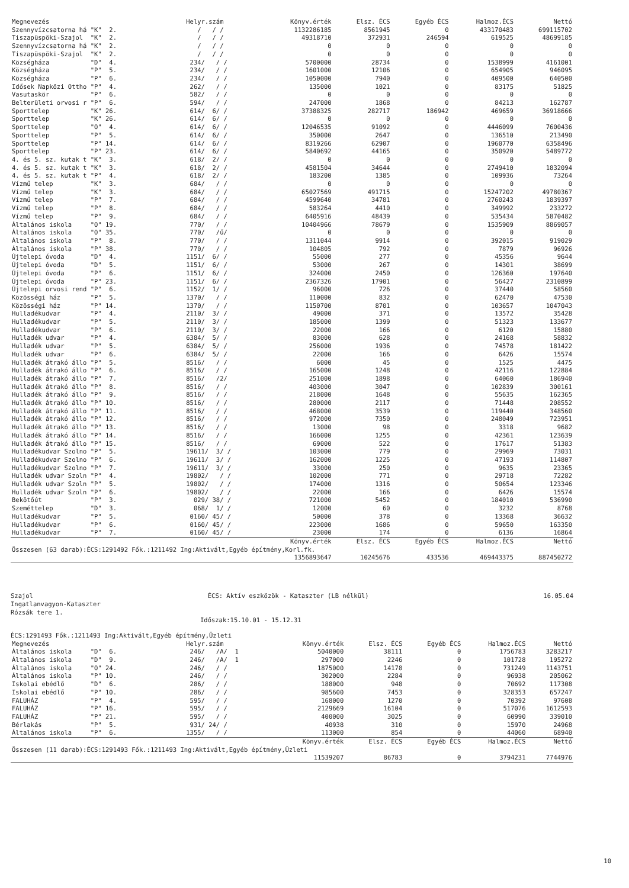| Megnevezés | Helyr.szám | Könyv.érték | Elsz. ÉCS | Egyéb ÉCS | Halmoz.ÉCS | Nettó |
| --- | --- | --- | --- | --- | --- | --- |
| Szennyvízcsatorna há "K" 2. | / / / | 1132286185 | 8561945 | 0 | 433170483 | 699115702 |
| Tiszapüspöki-Szajol "K" 2. | / / / | 49318710 | 372931 | 246594 | 619525 | 48699185 |
| Szennyvízcsatorna há "K" 2. | / / / | 0 | 0 | 0 | 0 | 0 |
| Tiszapüspöki-Szajol "K" 2. | / / / | 0 | 0 | 0 | 0 | 0 |
| Községháza "D" 4. | 234/ / / | 5700000 | 28734 | 0 | 1538999 | 4161001 |
| Községháza "P" 5. | 234/ / / | 1601000 | 12106 | 0 | 654905 | 946095 |
| Községháza "P" 6. | 234/ / / | 1050000 | 7940 | 0 | 409500 | 640500 |
| Idősek Napközi Ottho "P" 4. | 262/ / / | 135000 | 1021 | 0 | 83175 | 51825 |
| Vasutaskör "P" 6. | 582/ / / | 0 | 0 | 0 | 0 | 0 |
| Belterületi orvosi r "P" 6. | 594/ / / | 247000 | 1868 | 0 | 84213 | 162787 |
| Sporttelep "K" 26. | 614/ 6/ / | 37388325 | 282717 | 186942 | 469659 | 36918666 |
| Sporttelep "K" 26. | 614/ 6/ / | 0 | 0 | 0 | 0 | 0 |
| Sporttelep "O" 4. | 614/ 6/ / | 12046535 | 91092 | 0 | 4446099 | 7600436 |
| Sporttelep "P" 5. | 614/ 6/ / | 350000 | 2647 | 0 | 136510 | 213490 |
| Sporttelep "P" 14. | 614/ 6/ / | 8319266 | 62907 | 0 | 1960770 | 6358496 |
| Sporttelep "P" 23. | 614/ 6/ / | 5840692 | 44165 | 0 | 350920 | 5489772 |
| 4. és 5. sz. kutak t "K" 3. | 618/ 2/ / | 0 | 0 | 0 | 0 | 0 |
| 4. és 5. sz. kutak t "K" 3. | 618/ 2/ / | 4581504 | 34644 | 0 | 2749410 | 1832094 |
| 4. és 5. sz. kutak t "P" 4. | 618/ 2/ / | 183200 | 1385 | 0 | 109936 | 73264 |
| Vízmű telep "K" 3. | 684/ / / | 0 | 0 | 0 | 0 | 0 |
| Vízmű telep "K" 3. | 684/ / / | 65027569 | 491715 | 0 | 15247202 | 49780367 |
| Vízmű telep "P" 7. | 684/ / / | 4599640 | 34781 | 0 | 2760243 | 1839397 |
| Vízmű telep "P" 8. | 684/ / / | 583264 | 4410 | 0 | 349992 | 233272 |
| Vízmű telep "P" 9. | 684/ / / | 6405916 | 48439 | 0 | 535434 | 5870482 |
| Általános iskola "O" 19. | 770/ / / | 10404966 | 78679 | 0 | 1535909 | 8869057 |
| Általános iskola "O" 35. | 770/ /ű/ | 0 | 0 | 0 | 0 | 0 |
| Általános iskola "P" 8. | 770/ / / | 1311044 | 9914 | 0 | 392015 | 919029 |
| Általános iskola "P" 38. | 770/ / / | 104805 | 792 | 0 | 7879 | 96926 |
| Újtelepi óvoda "D" 4. | 1151/ 6/ / | 55000 | 277 | 0 | 45356 | 9644 |
| Újtelepi óvoda "D" 5. | 1151/ 6/ / | 53000 | 267 | 0 | 14301 | 38699 |
| Újtelepi óvoda "P" 6. | 1151/ 6/ / | 324000 | 2450 | 0 | 126360 | 197640 |
| Újtelepi óvoda "P" 23. | 1151/ 6/ / | 2367326 | 17901 | 0 | 56427 | 2310899 |
| Újtelepi orvosi rend "P" 6. | 1152/ 1/ / | 96000 | 726 | 0 | 37440 | 58560 |
| Közösségi ház "P" 5. | 1370/ / / | 110000 | 832 | 0 | 62470 | 47530 |
| Közösségi ház "P" 14. | 1370/ / / | 1150700 | 8701 | 0 | 103657 | 1047043 |
| Hulladékudvar "P" 4. | 2110/ 3/ / | 49000 | 371 | 0 | 13572 | 35428 |
| Hulladékudvar "P" 5. | 2110/ 3/ / | 185000 | 1399 | 0 | 51323 | 133677 |
| Hulladékudvar "P" 6. | 2110/ 3/ / | 22000 | 166 | 0 | 6120 | 15880 |
| Hulladék udvar "P" 4. | 6384/ 5/ / | 83000 | 628 | 0 | 24168 | 58832 |
| Hulladék udvar "P" 5. | 6384/ 5/ / | 256000 | 1936 | 0 | 74578 | 181422 |
| Hulladék udvar "P" 6. | 6384/ 5/ / | 22000 | 166 | 0 | 6426 | 15574 |
| Hulladék átrakó állo "P" 5. | 8516/ / / | 6000 | 45 | 0 | 1525 | 4475 |
| Hulladék átrakó állo "P" 6. | 8516/ / / | 165000 | 1248 | 0 | 42116 | 122884 |
| Hulladék átrakó állo "P" 7. | 8516/ /2/ | 251000 | 1898 | 0 | 64060 | 186940 |
| Hulladék átrakó állo "P" 8. | 8516/ / / | 403000 | 3047 | 0 | 102839 | 300161 |
| Hulladék átrakó állo "P" 9. | 8516/ / / | 218000 | 1648 | 0 | 55635 | 162365 |
| Hulladék átrakó állo "P" 10. | 8516/ / / | 280000 | 2117 | 0 | 71448 | 208552 |
| Hulladék átrakó állo "P" 11. | 8516/ / / | 468000 | 3539 | 0 | 119440 | 348560 |
| Hulladék átrakó állo "P" 12. | 8516/ / / | 972000 | 7350 | 0 | 248049 | 723951 |
| Hulladék átrakó állo "P" 13. | 8516/ / / | 13000 | 98 | 0 | 3318 | 9682 |
| Hulladék átrakó állo "P" 14. | 8516/ / / | 166000 | 1255 | 0 | 42361 | 123639 |
| Hulladék átrakó állo "P" 15. | 8516/ / / | 69000 | 522 | 0 | 17617 | 51383 |
| Hulladékudvar Szolno "P" 5. | 19611/ 3/ / | 103000 | 779 | 0 | 29969 | 73031 |
| Hulladékudvar Szolno "P" 6. | 19611/ 3/ / | 162000 | 1225 | 0 | 47193 | 114807 |
| Hulladékudvar Szolno "P" 7. | 19611/ 3/ / | 33000 | 250 | 0 | 9635 | 23365 |
| Hulladék udvar Szoln "P" 4. | 19802/ / / | 102000 | 771 | 0 | 29718 | 72282 |
| Hulladék udvar Szoln "P" 5. | 19802/ / / | 174000 | 1316 | 0 | 50654 | 123346 |
| Hulladék udvar Szoln "P" 6. | 19802/ / / | 22000 | 166 | 0 | 6426 | 15574 |
| Bekötőút "P" 3. | 029/ 38/ / | 721000 | 5452 | 0 | 184010 | 536990 |
| Szeméttelep "D" 3. | 068/ 1/ / | 12000 | 60 | 0 | 3232 | 8768 |
| Hulladékudvar "P" 5. | 0160/ 45/ / | 50000 | 378 | 0 | 13368 | 36632 |
| Hulladékudvar "P" 6. | 0160/ 45/ / | 223000 | 1686 | 0 | 59650 | 163350 |
| Hulladékudvar "P" 7. | 0160/ 45/ / | 23000 | 174 | 0 | 6136 | 16864 |
| | | Könyv.érték | Elsz. ÉCS | Egyéb ÉCS | Halmoz.ÉCS | Nettó |
| Összesen (63 darab):ÉCS:1291492 Fők.:1211492 Ing:Aktivált,Egyéb építmény,Korl.fk. | | | | | | |
| | | 1356893647 | 10245676 | 433536 | 469443375 | 887450272 |
Szajol
ÉCS: Aktív eszközök - Kataszter (LB nélkül)
16.05.04
Ingatlanvagyon-Kataszter
Rózsák tere 1.
Időszak:15.10.01 - 15.12.31
ÉCS:1291493 Fők.:1211493 Ing:Aktivált,Egyéb építmény,Üzleti
| Megnevezés | Helyr.szám | Könyv.érték | Elsz. ÉCS | Egyéb ÉCS | Halmoz.ÉCS | Nettó |
| --- | --- | --- | --- | --- | --- | --- |
| Általános iskola "D" 6. | 246/ /A/ 1 | 5040000 | 38111 | 0 | 1756783 | 3283217 |
| Általános iskola "D" 9. | 246/ /A/ 1 | 297000 | 2246 | 0 | 101728 | 195272 |
| Általános iskola "O" 24. | 246/ / / | 1875000 | 14178 | 0 | 731249 | 1143751 |
| Általános iskola "P" 10. | 246/ / / | 302000 | 2284 | 0 | 96938 | 205062 |
| Iskolai ebédlő "D" 6. | 286/ / / | 188000 | 948 | 0 | 70692 | 117308 |
| Iskolai ebédlő "P" 10. | 286/ / / | 985600 | 7453 | 0 | 328353 | 657247 |
| FALUHÁZ "P" 4. | 595/ / / | 168000 | 1270 | 0 | 70392 | 97608 |
| FALUHÁZ "P" 16. | 595/ / / | 2129669 | 16104 | 0 | 517076 | 1612593 |
| FALUHÁZ "P" 21. | 595/ / / | 400000 | 3025 | 0 | 60990 | 339010 |
| Bérlakás "P" 5. | 931/ 24/ / | 40938 | 310 | 0 | 15970 | 24968 |
| Általános iskola "P" 6. | 1355/ / / | 113000 | 854 | 0 | 44060 | 68940 |
| | | Könyv.érték | Elsz. ÉCS | Egyéb ÉCS | Halmoz.ÉCS | Nettó |
| Összesen (11 darab):ÉCS:1291493 Fők.:1211493 Ing:Aktivált,Egyéb építmény,Üzleti | | | | | | |
| | | 11539207 | 86783 | 0 | 3794231 | 7744976 |
10